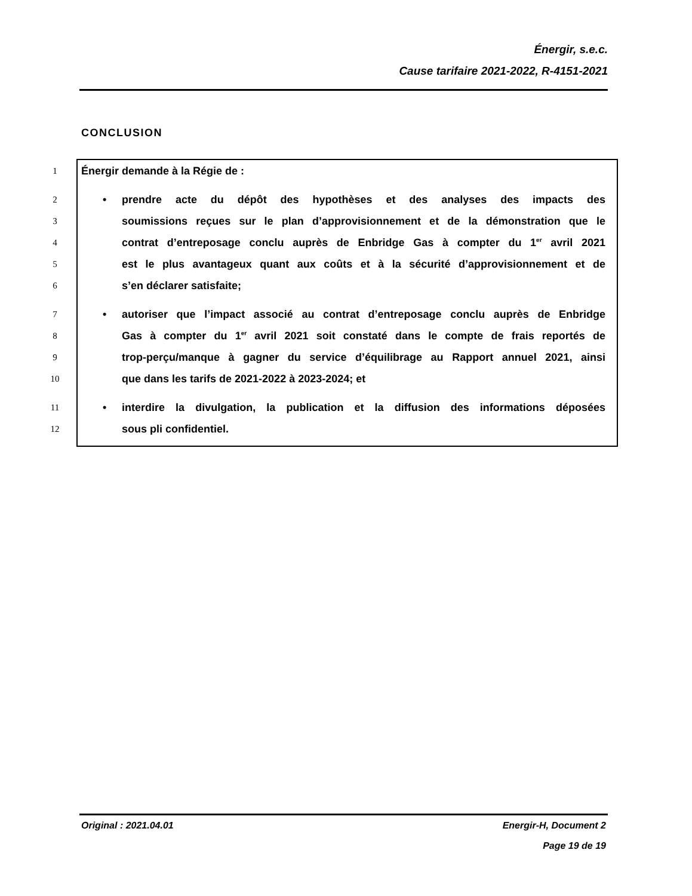Énergir, s.e.c.
Cause tarifaire 2021-2022, R-4151-2021
CONCLUSION
1 Énergir demande à la Régie de :
2 • prendre acte du dépôt des hypothèses et des analyses des impacts des
3 soumissions reçues sur le plan d’approvisionnement et de la démonstration que le
4 contrat d’entreposage conclu auprès de Enbridge Gas à compter du 1<sup>er</sup> avril 2021
5 est le plus avantageux quant aux coûts et à la sécurité d’approvisionnement et de
6 s’en déclarer satisfaite;
7 • autoriser que l’impact associé au contrat d’entreposage conclu auprès de Enbridge
8 Gas à compter du 1<sup>er</sup> avril 2021 soit constaté dans le compte de frais reportés de
9 trop-perçu/manque à gagner du service d’équilibrage au Rapport annuel 2021, ainsi
10 que dans les tarifs de 2021-2022 à 2023-2024; et
11 • interdire la divulgation, la publication et la diffusion des informations déposées
12 sous pli confidentiel.
Energir-H, Document 2
Page 19 de 19 Original : 2021.04.01